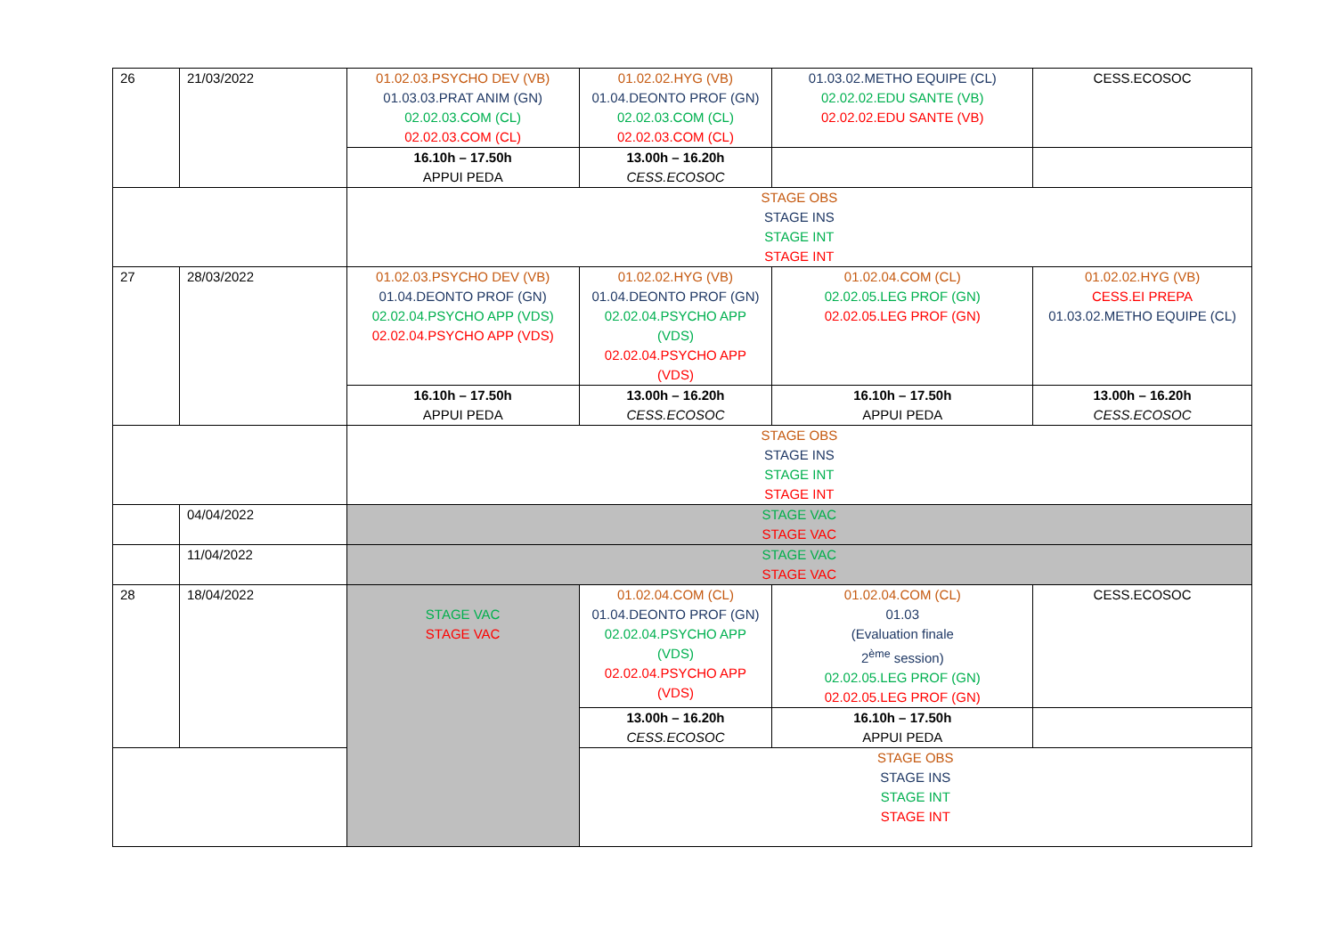| 26 | 21/03/2022 | 01.02.03.PSYCHO DEV (VB) 01.03.03.PRAT ANIM (GN) 02.02.03.COM (CL) 02.02.03.COM (CL) | 01.02.02.HYG (VB) 01.04.DEONTO PROF (GN) 02.02.03.COM (CL) 02.02.03.COM (CL) | 01.03.02.METHO EQUIPE (CL) 02.02.02.EDU SANTE (VB) 02.02.02.EDU SANTE (VB) | CESS.ECOSOC |
| | | 16.10h – 17.50h APPUI PEDA | 13.00h – 16.20h CESS.ECOSOC | | |
| | | STAGE OBS STAGE INS STAGE INT STAGE INT | | | |
| 27 | 28/03/2022 | 01.02.03.PSYCHO DEV (VB) 01.04.DEONTO PROF (GN) 02.02.04.PSYCHO APP (VDS) 02.02.04.PSYCHO APP (VDS) | 01.02.02.HYG (VB) 01.04.DEONTO PROF (GN) 02.02.04.PSYCHO APP (VDS) 02.02.04.PSYCHO APP (VDS) | 01.02.04.COM (CL) 02.02.05.LEG PROF (GN) 02.02.05.LEG PROF (GN) | 01.02.02.HYG (VB) CESS.EI PREPA 01.03.02.METHO EQUIPE (CL) |
| | | 16.10h – 17.50h APPUI PEDA | 13.00h – 16.20h CESS.ECOSOC | 16.10h – 17.50h APPUI PEDA | 13.00h – 16.20h CESS.ECOSOC |
| | | STAGE OBS STAGE INS STAGE INT STAGE INT | | | |
| | 04/04/2022 | STAGE VAC STAGE VAC | | | |
| | 11/04/2022 | STAGE VAC STAGE VAC | | | |
| 28 | 18/04/2022 | STAGE VAC STAGE VAC | 01.02.04.COM (CL) 01.04.DEONTO PROF (GN) 02.02.04.PSYCHO APP (VDS) 02.02.04.PSYCHO APP (VDS) | 01.02.04.COM (CL) 01.03 (Evaluation finale 2<sup>ème</sup> session) 02.02.05.LEG PROF (GN) 02.02.05.LEG PROF (GN) | CESS.ECOSOC |
| | | | 13.00h – 16.20h CESS.ECOSOC | 16.10h – 17.50h APPUI PEDA | |
| | | | STAGE OBS STAGE INS STAGE INT STAGE INT | | |